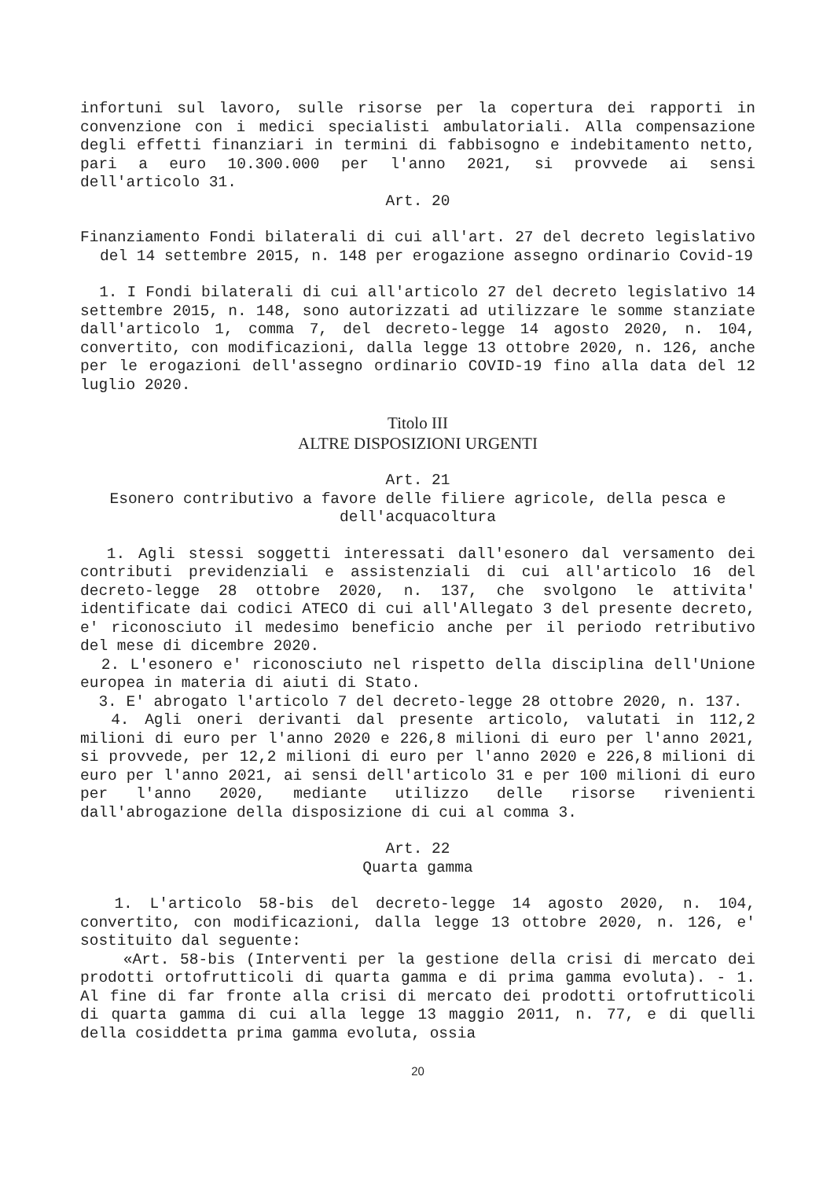infortuni sul lavoro, sulle risorse per la copertura dei rapporti in convenzione con i medici specialisti ambulatoriali. Alla compensazione degli effetti finanziari in termini di fabbisogno e indebitamento netto, pari a euro 10.300.000 per l'anno 2021, si provvede ai sensi dell'articolo 31.
Art. 20
Finanziamento Fondi bilaterali di cui all'art. 27 del decreto legislativo del 14 settembre 2015, n. 148 per erogazione assegno ordinario Covid-19
1. I Fondi bilaterali di cui all'articolo 27 del decreto legislativo 14 settembre 2015, n. 148, sono autorizzati ad utilizzare le somme stanziate dall'articolo 1, comma 7, del decreto-legge 14 agosto 2020, n. 104, convertito, con modificazioni, dalla legge 13 ottobre 2020, n. 126, anche per le erogazioni dell'assegno ordinario COVID-19 fino alla data del 12 luglio 2020.
Titolo III
ALTRE DISPOSIZIONI URGENTI
Art. 21
Esonero contributivo a favore delle filiere agricole, della pesca e dell'acquacoltura
1. Agli stessi soggetti interessati dall'esonero dal versamento dei contributi previdenziali e assistenziali di cui all'articolo 16 del decreto-legge 28 ottobre 2020, n. 137, che svolgono le attivita' identificate dai codici ATECO di cui all'Allegato 3 del presente decreto, e' riconosciuto il medesimo beneficio anche per il periodo retributivo del mese di dicembre 2020.
2. L'esonero e' riconosciuto nel rispetto della disciplina dell'Unione europea in materia di aiuti di Stato.
3. E' abrogato l'articolo 7 del decreto-legge 28 ottobre 2020, n. 137.
4. Agli oneri derivanti dal presente articolo, valutati in 112,2 milioni di euro per l'anno 2020 e 226,8 milioni di euro per l'anno 2021, si provvede, per 12,2 milioni di euro per l'anno 2020 e 226,8 milioni di euro per l'anno 2021, ai sensi dell'articolo 31 e per 100 milioni di euro per l'anno 2020, mediante utilizzo delle risorse rivenienti dall'abrogazione della disposizione di cui al comma 3.
Art. 22
Quarta gamma
1. L'articolo 58-bis del decreto-legge 14 agosto 2020, n. 104, convertito, con modificazioni, dalla legge 13 ottobre 2020, n. 126, e' sostituito dal seguente:
«Art. 58-bis (Interventi per la gestione della crisi di mercato dei prodotti ortofrutticoli di quarta gamma e di prima gamma evoluta). - 1. Al fine di far fronte alla crisi di mercato dei prodotti ortofrutticoli di quarta gamma di cui alla legge 13 maggio 2011, n. 77, e di quelli della cosiddetta prima gamma evoluta, ossia
20